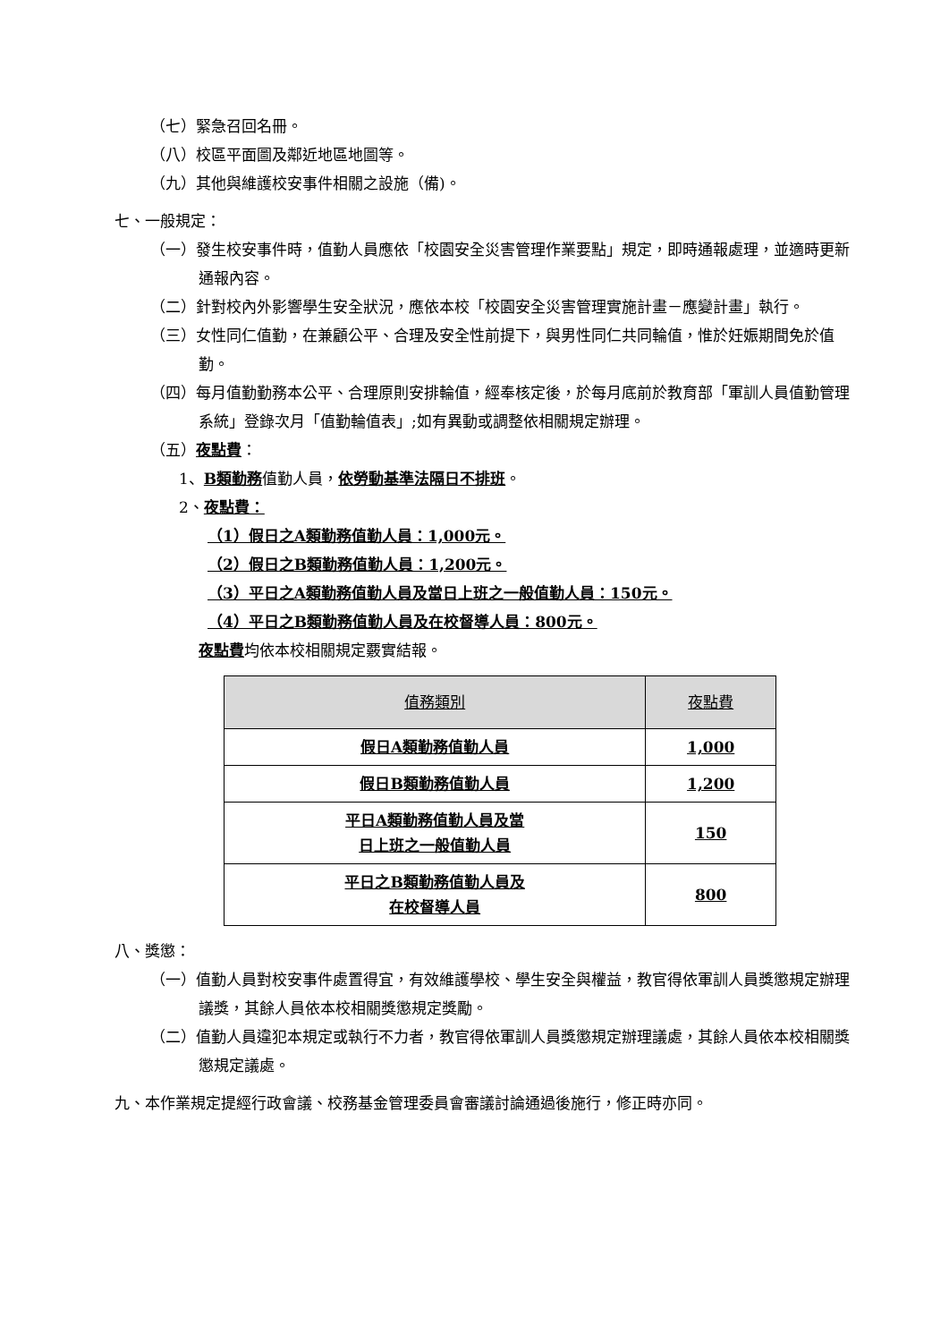（七）緊急召回名冊。
（八）校區平面圖及鄰近地區地圖等。
（九）其他與維護校安事件相關之設施（備)。
七、一般規定：
（一）發生校安事件時，值勤人員應依「校園安全災害管理作業要點」規定，即時通報處理，並適時更新通報內容。
（二）針對校內外影響學生安全狀況，應依本校「校園安全災害管理實施計畫－應變計畫」執行。
（三）女性同仁值勤，在兼顧公平、合理及安全性前提下，與男性同仁共同輪值，惟於妊娠期間免於值勤。
（四）每月值勤勤務本公平、合理原則安排輪值，經奉核定後，於每月底前於教育部「軍訓人員值勤管理系統」登錄次月「值勤輪值表」;如有異動或調整依相關規定辦理。
（五）夜點費：
1、B類勤務值勤人員，依勞動基準法隔日不排班。
2、夜點費：
（1）假日之A類勤務值勤人員：1,000元。
（2）假日之B類勤務值勤人員：1,200元。
（3）平日之A類勤務值勤人員及當日上班之一般值勤人員：150元。
（4）平日之B類勤務值勤人員及在校督導人員：800元。
夜點費均依本校相關規定覈實結報。
| 值務類別 | 夜點費 |
| --- | --- |
| 假日A類勤務值勤人員 | 1,000 |
| 假日B類勤務值勤人員 | 1,200 |
| 平日A類勤務值勤人員及當 日上班之一般值勤人員 | 150 |
| 平日之B類勤務值勤人員及 在校督導人員 | 800 |
八、獎懲：
（一）值勤人員對校安事件處置得宜，有效維護學校、學生安全與權益，教官得依軍訓人員獎懲規定辦理議獎，其餘人員依本校相關獎懲規定獎勵。
（二）值勤人員違犯本規定或執行不力者，教官得依軍訓人員獎懲規定辦理議處，其餘人員依本校相關獎懲規定議處。
九、本作業規定提經行政會議、校務基金管理委員會審議討論通過後施行，修正時亦同。